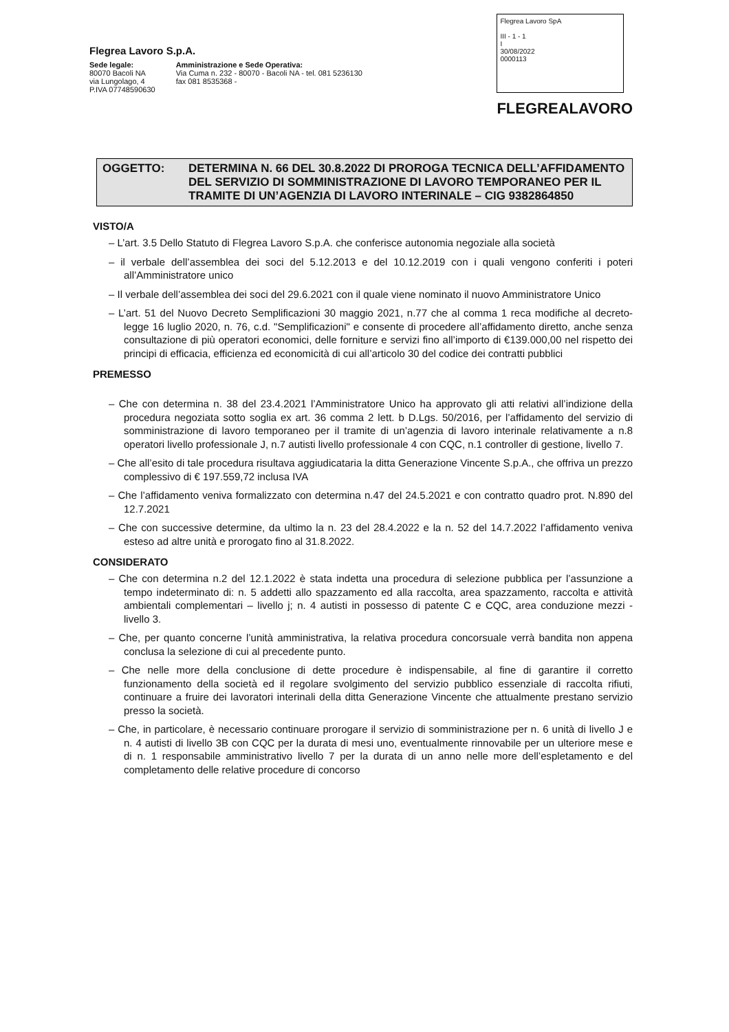Flegrea Lavoro S.p.A.
Sede legale:
80070 Bacoli NA
via Lungolago, 4
P.IVA 07748590630
Amministrazione e Sede Operativa:
Via Cuma n. 232 - 80070 - Bacoli NA - tel. 081 5236130
fax 081 8535368 -
Flegrea Lavoro SpA
III - 1 - 1
I
30/08/2022
0000113
FLEGREALAVORO
OGGETTO: DETERMINA N. 66 DEL 30.8.2022 DI PROROGA TECNICA DELL’AFFIDAMENTO DEL SERVIZIO DI SOMMINISTRAZIONE DI LAVORO TEMPORANEO PER IL TRAMITE DI UN’AGENZIA DI LAVORO INTERINALE – CIG 9382864850
VISTO/A
– L’art. 3.5 Dello Statuto di Flegrea Lavoro S.p.A. che conferisce autonomia negoziale alla società
– il verbale dell’assemblea dei soci del 5.12.2013 e del 10.12.2019 con i quali vengono conferiti i poteri all’Amministratore unico
– Il verbale dell’assemblea dei soci del 29.6.2021 con il quale viene nominato il nuovo Amministratore Unico
– L’art. 51 del Nuovo Decreto Semplificazioni 30 maggio 2021, n.77 che al comma 1 reca modifiche al decreto-legge 16 luglio 2020, n. 76, c.d. "Semplificazioni" e consente di procedere all’affidamento diretto, anche senza consultazione di più operatori economici, delle forniture e servizi fino all’importo di €139.000,00 nel rispetto dei principi di efficacia, efficienza ed economicità di cui all’articolo 30 del codice dei contratti pubblici
PREMESSO
– Che con determina n. 38 del 23.4.2021 l’Amministratore Unico ha approvato gli atti relativi all’indizione della procedura negoziata sotto soglia ex art. 36 comma 2 lett. b D.Lgs. 50/2016, per l’affidamento del servizio di somministrazione di lavoro temporaneo per il tramite di un’agenzia di lavoro interinale relativamente a n.8 operatori livello professionale J, n.7 autisti livello professionale 4 con CQC, n.1 controller di gestione, livello 7.
– Che all’esito di tale procedura risultava aggiudicataria la ditta Generazione Vincente S.p.A., che offriva un prezzo complessivo di € 197.559,72 inclusa IVA
– Che l’affidamento veniva formalizzato con determina n.47 del 24.5.2021 e con contratto quadro prot. N.890 del 12.7.2021
– Che con successive determine, da ultimo la n. 23 del 28.4.2022 e la n. 52 del 14.7.2022 l’affidamento veniva esteso ad altre unità e prorogato fino al 31.8.2022.
CONSIDERATO
– Che con determina n.2 del 12.1.2022 è stata indetta una procedura di selezione pubblica per l’assunzione a tempo indeterminato di: n. 5 addetti allo spazzamento ed alla raccolta, area spazzamento, raccolta e attività ambientali complementari – livello j; n. 4 autisti in possesso di patente C e CQC, area conduzione mezzi - livello 3.
– Che, per quanto concerne l’unità amministrativa, la relativa procedura concorsuale verrà bandita non appena conclusa la selezione di cui al precedente punto.
– Che nelle more della conclusione di dette procedure è indispensabile, al fine di garantire il corretto funzionamento della società ed il regolare svolgimento del servizio pubblico essenziale di raccolta rifiuti, continuare a fruire dei lavoratori interinali della ditta Generazione Vincente che attualmente prestano servizio presso la società.
– Che, in particolare, è necessario continuare prorogare il servizio di somministrazione per n. 6 unità di livello J e n. 4 autisti di livello 3B con CQC per la durata di mesi uno, eventualmente rinnovabile per un ulteriore mese e di n. 1 responsabile amministrativo livello 7 per la durata di un anno nelle more dell’espletamento e del completamento delle relative procedure di concorso